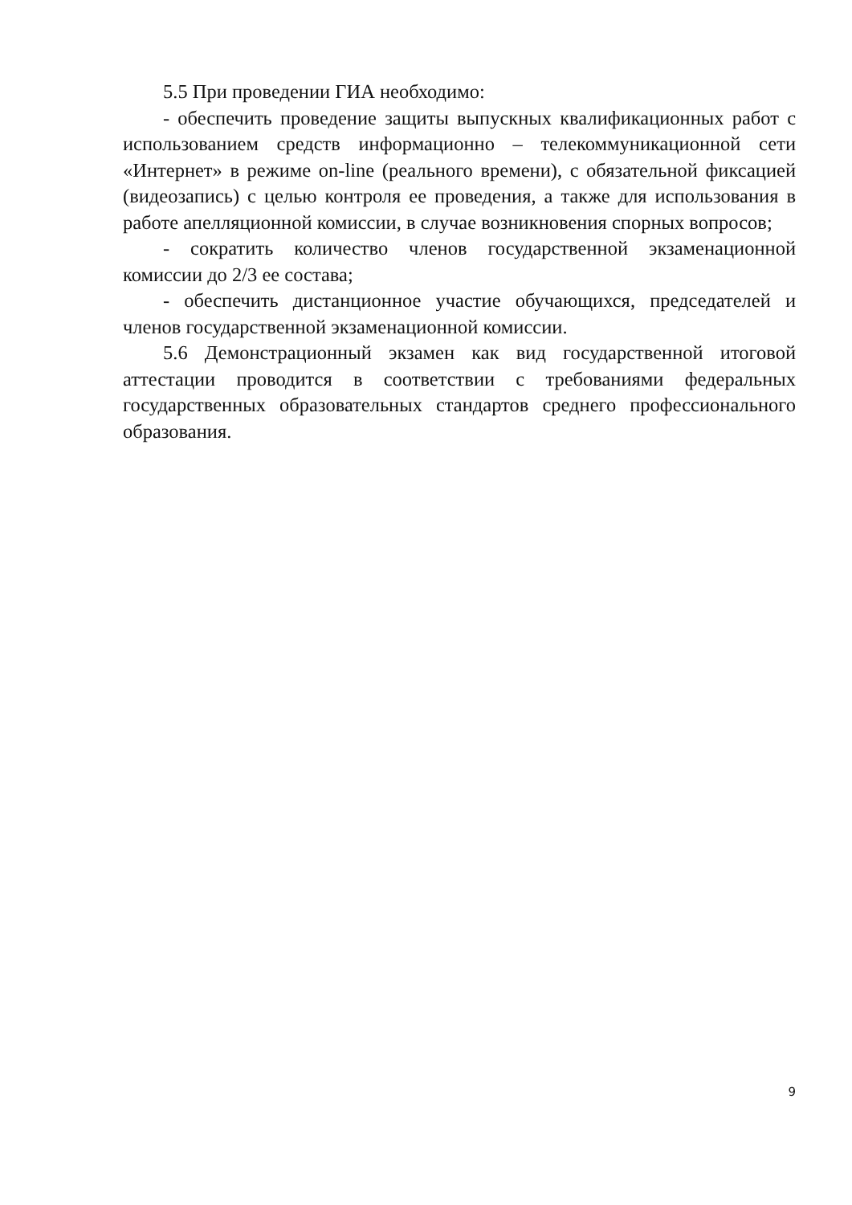5.5 При проведении ГИА необходимо:
- обеспечить проведение защиты выпускных квалификационных работ с использованием средств информационно – телекоммуникационной сети «Интернет» в режиме on-line (реального времени), с обязательной фиксацией (видеозапись) с целью контроля ее проведения, а также для использования в работе апелляционной комиссии, в случае возникновения спорных вопросов;
- сократить количество членов государственной экзаменационной комиссии до 2/3 ее состава;
- обеспечить дистанционное участие обучающихся, председателей и членов государственной экзаменационной комиссии.
5.6 Демонстрационный экзамен как вид государственной итоговой аттестации проводится в соответствии с требованиями федеральных государственных образовательных стандартов среднего профессионального образования.
9